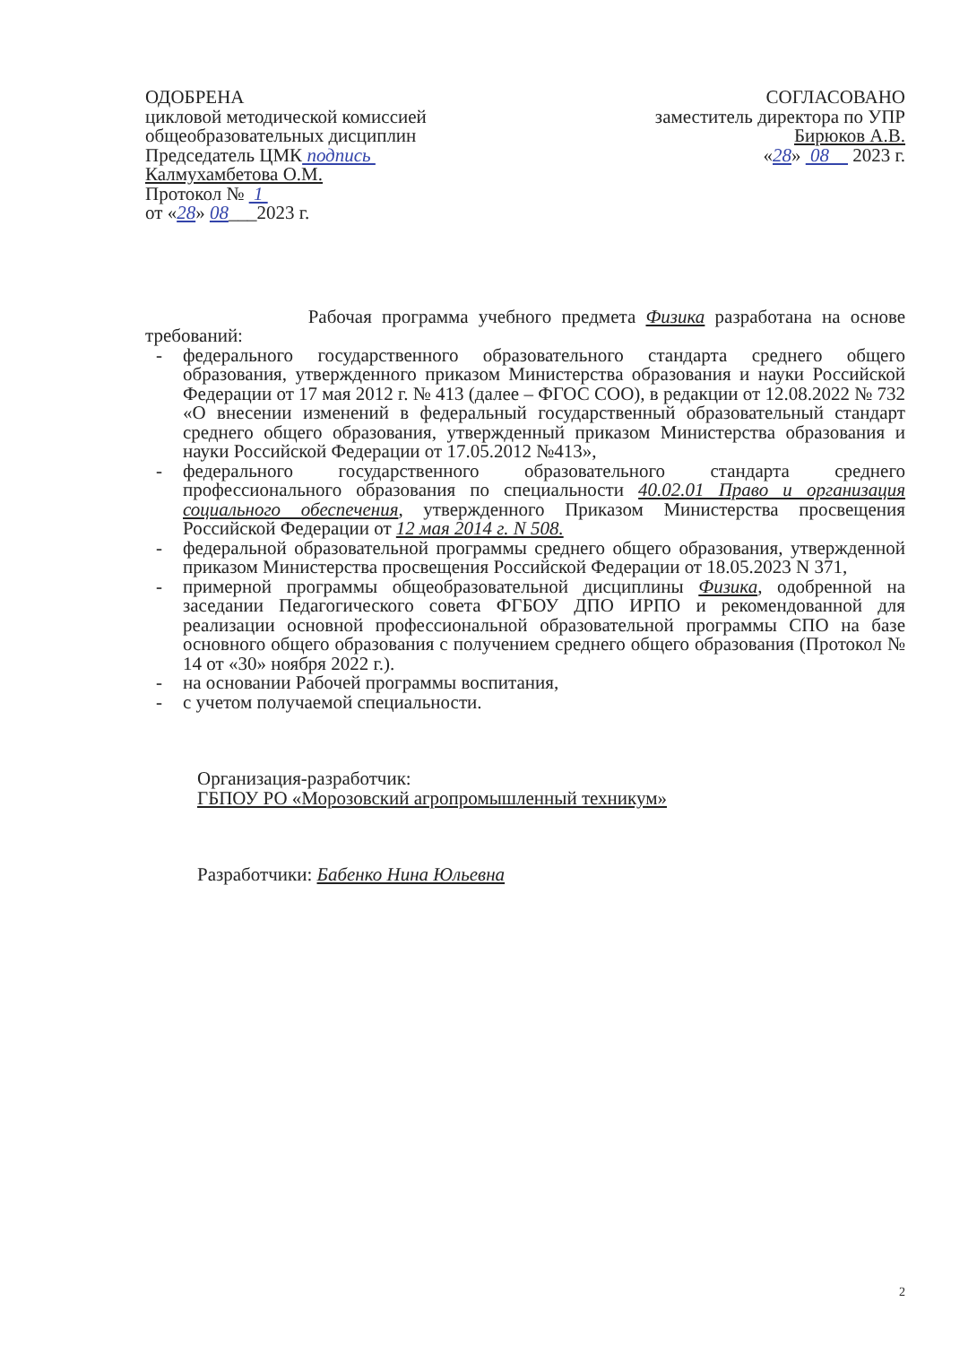ОДОБРЕНА
цикловой методической комиссией
общеобразовательных дисциплин
Председатель ЦМК подпись
Калмухамбетова О.М.
Протокол № 1
от «28» 08___2023 г.
СОГЛАСОВАНО
заместитель директора по УПР
Бирюков А.В.
«28» 08 2023 г.
Рабочая программа учебного предмета Физика разработана на основе требований:
- федерального государственного образовательного стандарта среднего общего образования, утвержденного приказом Министерства образования и науки Российской Федерации от 17 мая 2012 г. № 413 (далее – ФГОС СОО), в редакции от 12.08.2022 № 732 «О внесении изменений в федеральный государственный образовательный стандарт среднего общего образования, утвержденный приказом Министерства образования и науки Российской Федерации от 17.05.2012 №413»,
- федерального государственного образовательного стандарта среднего профессионального образования по специальности 40.02.01 Право и организация социального обеспечения, утвержденного Приказом Министерства просвещения Российской Федерации от 12 мая 2014 г. N 508.
- федеральной образовательной программы среднего общего образования, утвержденной приказом Министерства просвещения Российской Федерации от 18.05.2023 N 371,
- примерной программы общеобразовательной дисциплины Физика, одобренной на заседании Педагогического совета ФГБОУ ДПО ИРПО и рекомендованной для реализации основной профессиональной образовательной программы СПО на базе основного общего образования с получением среднего общего образования (Протокол № 14 от «30» ноября 2022 г.).
- на основании Рабочей программы воспитания,
- с учетом получаемой специальности.
Организация-разработчик:
ГБПОУ РО «Морозовский агропромышленный техникум»
Разработчики: Бабенко Нина Юльевна
2